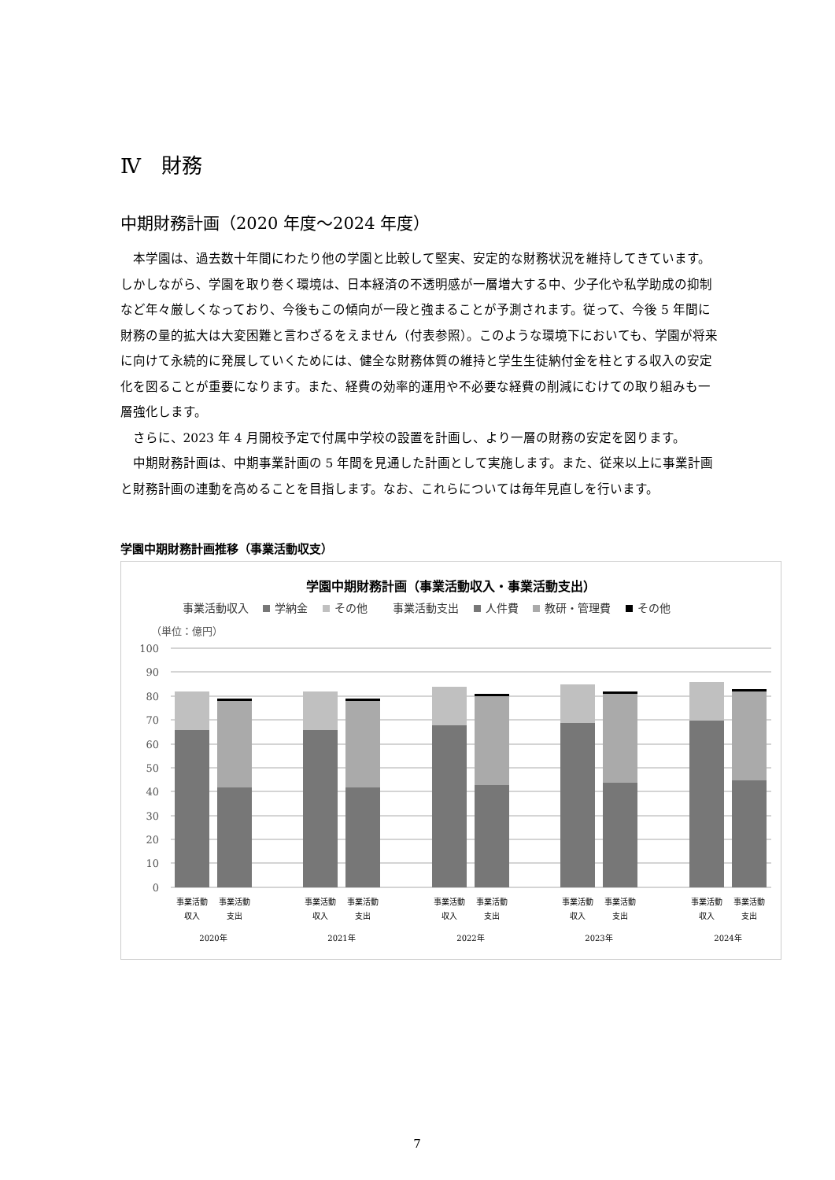Ⅳ　財務
中期財務計画（2020 年度～2024 年度）
本学園は、過去数十年間にわたり他の学園と比較して堅実、安定的な財務状況を維持してきています。しかしながら、学園を取り巻く環境は、日本経済の不透明感が一層増大する中、少子化や私学助成の抑制など年々厳しくなっており、今後もこの傾向が一段と強まることが予測されます。従って、今後 5 年間に財務の量的拡大は大変困難と言わざるをえません（付表参照）。このような環境下においても、学園が将来に向けて永続的に発展していくためには、健全な財務体質の維持と学生生徒納付金を柱とする収入の安定化を図ることが重要になります。また、経費の効率的運用や不必要な経費の削減にむけての取り組みも一層強化します。
さらに、2023 年 4 月開校予定で付属中学校の設置を計画し、より一層の財務の安定を図ります。
中期財務計画は、中期事業計画の 5 年間を見通した計画として実施します。また、従来以上に事業計画と財務計画の連動を高めることを目指します。なお、これらについては毎年見直しを行います。
学園中期財務計画推移（事業活動収支）
学園中期財務計画（事業活動収入・事業活動支出）
事業活動収入 学納金 その他 　　事業活動支出 人件費 教研・管理費 その他
（単位：億円）
100
90
80
70
60
50
40
30
20
10
0
事業活動
収入
事業活動
支出
2020年
事業活動
収入
事業活動
支出
2021年
事業活動
収入
事業活動
支出
2022年
事業活動
収入
事業活動
支出
2023年
事業活動
収入
事業活動
支出
2024年
7